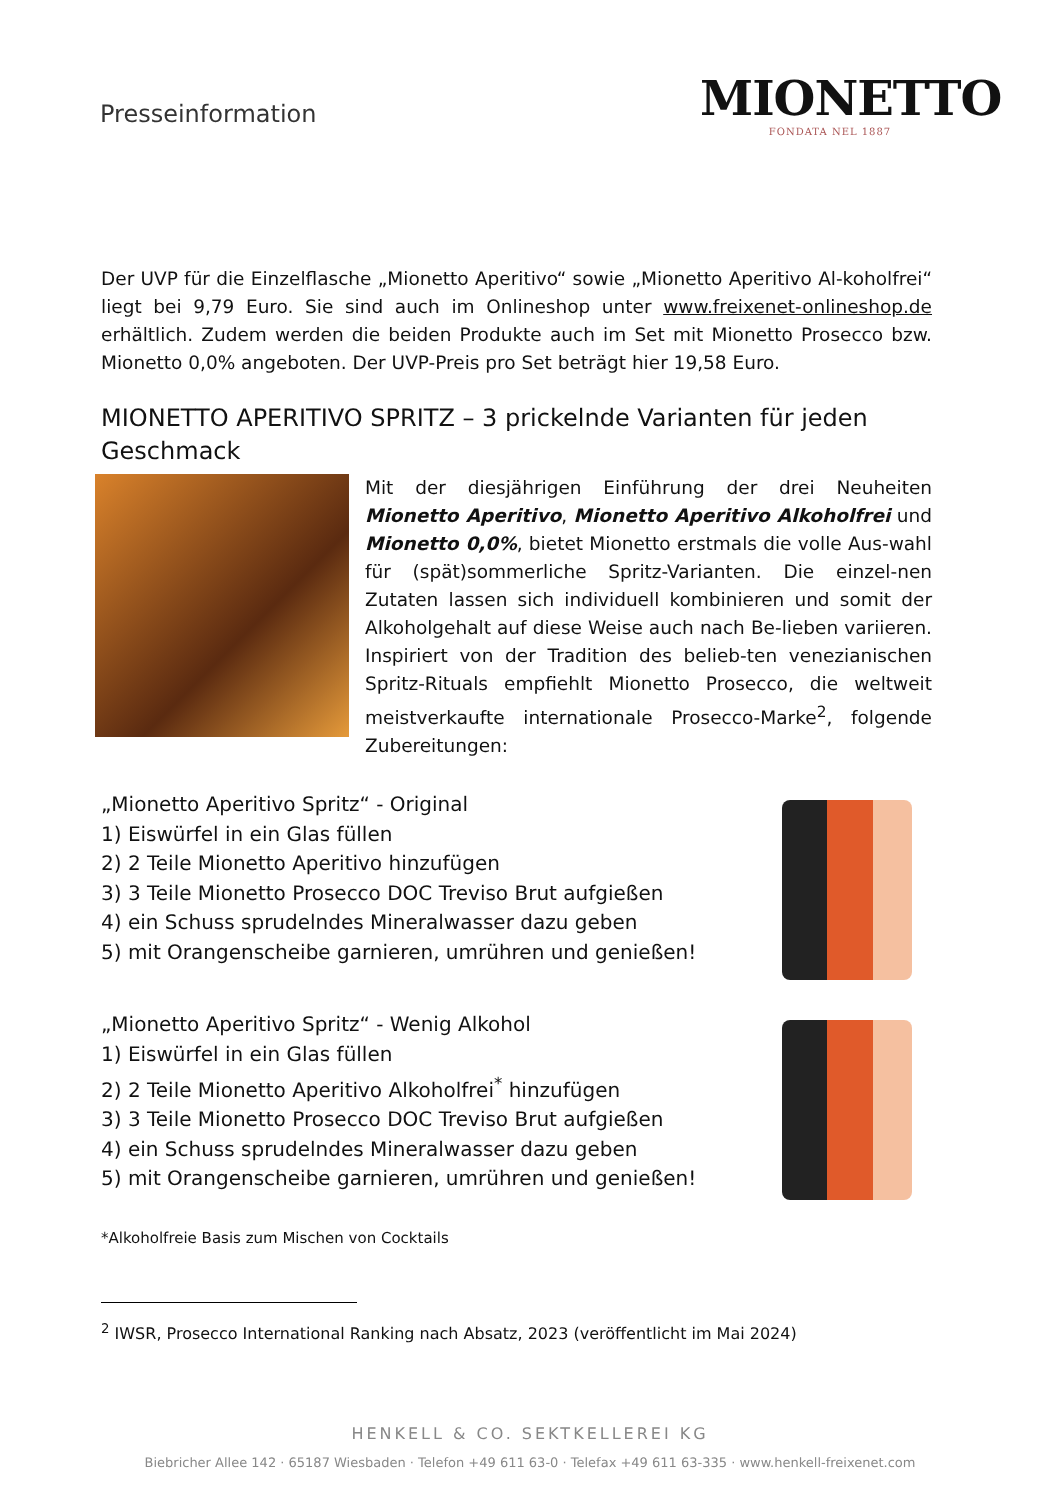Presseinformation
MIONETTO
FONDATA NEL 1887
Der UVP für die Einzelflasche „Mionetto Aperitivo“ sowie „Mionetto Aperitivo Al-koholfrei“ liegt bei 9,79 Euro. Sie sind auch im Onlineshop unter www.freixenet-onlineshop.de erhältlich. Zudem werden die beiden Produkte auch im Set mit Mionetto Prosecco bzw. Mionetto 0,0% angeboten. Der UVP-Preis pro Set beträgt hier 19,58 Euro.
MIONETTO APERITIVO SPRITZ – 3 prickelnde Varianten für jeden Geschmack
Mit der diesjährigen Einführung der drei Neuheiten Mionetto Aperitivo, Mionetto Aperitivo Alkoholfrei und Mionetto 0,0%, bietet Mionetto erstmals die volle Aus-wahl für (spät)sommerliche Spritz-Varianten. Die einzel-nen Zutaten lassen sich individuell kombinieren und somit der Alkoholgehalt auf diese Weise auch nach Be-lieben variieren. Inspiriert von der Tradition des belieb-ten venezianischen Spritz-Rituals empfiehlt Mionetto Prosecco, die weltweit meistverkaufte internationale Prosecco-Marke<sup>2</sup>, folgende Zubereitungen:
„Mionetto Aperitivo Spritz“ - Original
1) Eiswürfel in ein Glas füllen
2) 2 Teile Mionetto Aperitivo hinzufügen
3) 3 Teile Mionetto Prosecco DOC Treviso Brut aufgießen
4) ein Schuss sprudelndes Mineralwasser dazu geben
5) mit Orangenscheibe garnieren, umrühren und genießen!
„Mionetto Aperitivo Spritz“ - Wenig Alkohol
1) Eiswürfel in ein Glas füllen
2) 2 Teile Mionetto Aperitivo Alkoholfrei<sup>*</sup> hinzufügen
3) 3 Teile Mionetto Prosecco DOC Treviso Brut aufgießen
4) ein Schuss sprudelndes Mineralwasser dazu geben
5) mit Orangenscheibe garnieren, umrühren und genießen!
*Alkoholfreie Basis zum Mischen von Cocktails
<sup>2</sup> IWSR, Prosecco International Ranking nach Absatz, 2023 (veröffentlicht im Mai 2024)
HENKELL & CO. SEKTKELLEREI KG
Biebricher Allee 142 · 65187 Wiesbaden · Telefon +49 611 63-0 · Telefax +49 611 63-335 · www.henkell-freixenet.com